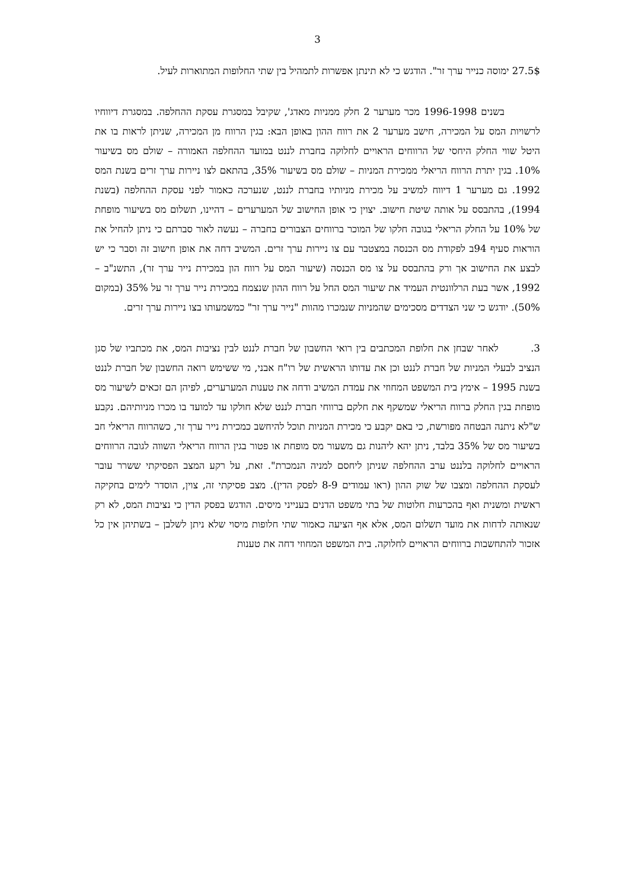3
27.5$ ימוסה כנייר ערך זר". הודגש כי לא תינתן אפשרות לתמהיל בין שתי החלופות המתוארות לעיל.
בשנים 1996-1998 מכר מערער 2 חלק ממניות מאדג', שקיבל במסגרת עסקת ההחלפה. במסגרת דיווחיו לרשויות המס על המכירה, חישב מערער 2 את רווח ההון באופן הבא: בגין הרווח מן המכירה, שניתן לראות בו את היטל שווי החלק היחסי של הרווחים הראויים לחלוקה בחברת לננט במועד ההחלפה האמורה – שולם מס בשיעור 10%. בגין יתרת הרווח הריאלי ממכירת המניות – שולם מס בשיעור 35%, בהתאם לצו ניירות ערך זרים בשנת המס 1992. גם מערער 1 דיווח למשיב על מכירת מניותיו בחברת לננט, שנערכה כאמור לפני עסקת ההחלפה (בשנת 1994), בהתבסס על אותה שיטת חישוב. יצוין כי אופן החישוב של המערערים – דהיינו, תשלום מס בשיעור מופחת של 10% על החלק הריאלי בגובה חלקו של המוכר ברווחים הצבורים בחברה – נעשה לאור סברתם כי ניתן להחיל את הוראות סעיף 94ב לפקודת מס הכנסה במצטבר עם צו ניירות ערך זרים. המשיב דחה את אופן חישוב זה וסבר כי יש לבצע את החישוב אך ורק בהתבסס על צו מס הכנסה (שיעור המס על רווח הון במכירת נייר ערך זר), התשנ"ב – 1992, אשר בעת הרלוונטית העמיד את שיעור המס החל על רווח ההון שנצמח במכירת נייר ערך זר על 35% (במקום 50%). יודגש כי שני הצדדים מסכימים שהמניות שנמכרו מהוות "נייר ערך זר" כמשמעותו בצו ניירות ערך זרים.
3. לאחר שבחן את חלופת המכתבים בין רואי החשבון של חברת לננט לבין נציבות המס, את מכתביו של סגן הנציב לבעלי המניות של חברת לננט וכן את עדותו הראשית של רו"ח אבני, מי ששימש רואה החשבון של חברת לננט בשנת 1995 – אימץ בית המשפט המחוזי את עמדת המשיב ודחה את טענות המערערים, לפיהן הם זכאים לשיעור מס מופחת בגין החלק ברווח הריאלי שמשקף את חלקם ברווחי חברת לננט שלא חולקו עד למועד בו מכרו מניותיהם. נקבע ש"לא ניתנה הבטחה מפורשת, כי באם יקבע כי מכירת המניות תוכל להיחשב כמכירת נייר ערך זר, כשהרווח הריאלי חב בשיעור מס של 35% בלבד, ניתן יהא ליהנות גם משעור מס מופחת או פטור בגין הרווח הריאלי השווה לגובה הרווחים הראויים לחלוקה בלננט ערב ההחלפה שניתן ליחסם למניה הנמכרת". זאת, על רקע המצב הפסיקתי ששרר עובר לעסקת ההחלפה ומצבו של שוק ההון (ראו עמודים 8-9 לפסק הדין). מצב פסיקתי זה, צוין, הוסדר לימים בחקיקה ראשית ומשנית ואף בהכרעות חלוטות של בתי משפט הדנים בענייני מיסים. הודגש בפסק הדין כי נציבות המס, לא רק שנאותה לדחות את מועד תשלום המס, אלא אף הציעה כאמור שתי חלופות מיסוי שלא ניתן לשלבן – בשתיהן אין כל אזכור להתחשבות ברווחים הראויים לחלוקה. בית המשפט המחוזי דחה את טענות